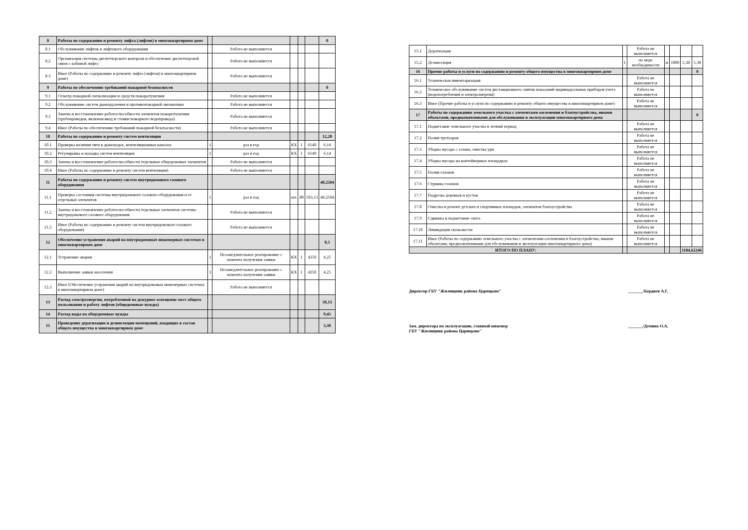| 8 | Работы по содержанию и ремонту лифта (лифтов) в многоквартирном доме | | | | | | 0 |
| 8.1 | Обслуживание лифтов и лифтового оборудования | | Работа не выполняется | | | | |
| 8.2 | Организация системы диспетчерского контроля и обеспечение диспетчерской связи с кабиной лифта | | Работа не выполняется | | | | |
| 8.3 | Иное (Работы по содержанию и ремонту лифта (лифтов) в многоквартирном доме) | | Работа не выполняется | | | | |
| 9 | Работы по обеспечению требований пожарной безопасности | | | | | | 0 |
| 9.1 | Осмотр пожарной сигнализации и средств пожаротушения | | Работа не выполняется | | | | |
| 9.2 | Обслуживание систем дымоудаления и противопожарной автоматики | | Работа не выполняется | | | | |
| 9.3 | Замена и восстановление работоспособности элементов пожаротушения (трубопроводов, включая ввод и стояки пожарного водопровода) | | Работа не выполняется | | | | |
| 9.4 | Иное (Работы по обеспечению требований пожарной безопасности) | | Работа не выполняется | | | | |
| 10 | Работы по содержанию и ремонту систем вентиляции | | | | | | 12,28 |
| 10.1 | Проверка наличия тяги в дымоходах, вентиляционных каналах | 1 | раз в год | КХ | 1 | 6140 | 6,14 |
| 10.2 | Регулировка и наладка систем вентиляции | 1 | раз в год | КХ | 1 | 6140 | 6,14 |
| 10.3 | Замена и восстановление работоспособности отдельных общедомовых элементов | | Работа не выполняется | | | | |
| 10.4 | Иное (Работы по содержанию и ремонту систем вентиляции) | | Работа не выполняется | | | | |
| 11 | Работы по содержанию и ремонту систем внутридомового газового оборудования | | | | | | 40,2504 |
| 11.1 | Проверка состояния системы внутридомового газового оборудования и ее отдельных элементов | 1 | раз в год | шт. | 80 | 503,13 | 40,2504 |
| 11.2 | Замена и восстановление работоспособности отдельных элементов системы внутридомового газового оборудования | | Работа не выполняется | | | | |
| 11.3 | Иное (Работы по содержанию и ремонту систем внутридомового газового оборудования) | | Работа не выполняется | | | | |
| 12 | Обеспечение устранения аварий на внутридомовых инженерных системах в многоквартирном доме | | | | | | 8,5 |
| 12.1 | Устранение аварии | 1 | Незамедлительное реагирование с момента получения заявки | КХ | 1 | 4250 | 4,25 |
| 12.2 | Выполнение заявок населения | 1 | Незамедлительное реагирование с момента получения заявки | КХ | 1 | 4250 | 4,25 |
| 12.3 | Иное (Обеспечение устранения аварий на внутридомовых инженерных системах в многоквартирном доме) | | Работа не выполняется | | | | |
| 13 | Расход электроэнергии, потребленной на дежурное освещение мест общего пользования и работу лифтов (общедомовые нужды) | | | | | | 50,13 |
| 14 | Расход воды на общедомовые нужды | | | | | | 9,45 |
| 15 | Проведение дератизации и дезинсекции помещений, входящих в состав общего имущества в многоквартирном доме | | | | | | 5,38 |
| 15.1 | Дератизация | | Работа не выполняется | | | | |
| 15.2 | Дезинсекция | 1 | по мере необходимости | м | 1000 | 5,38 | 5,38 |
| 16 | Прочие работы и услуги по содержанию и ремонту общего имущества в многоквартирном доме | | | | | | 0 |
| 16.1 | Техническая инвентаризация | | Работа не выполняется | | | | |
| 16.2 | Техническое обслуживание систем дистанционного снятия показаний индивидуальных приборов учета (водопотребления и электроэнергии) | | Работа не выполняется | | | | |
| 16.3 | Иное (Прочие работы и услуги по содержанию и ремонту общего имущества в многоквартирном доме) | | Работа не выполняется | | | | |
| 17 | Работы по содержанию земельного участка с элементами озеленения и благоустройства, иными объектами, предназначенными для обслуживания и эксплуатации многоквартирного дома | | | | | | 0 |
| 17.1 | Подметание земельного участка в летний период | | Работа не выполняется | | | | |
| 17.2 | Полив тротуаров | | Работа не выполняется | | | | |
| 17.3 | Уборка мусора с газона, очистка урн | | Работа не выполняется | | | | |
| 17.4 | Уборка мусора на контейнерных площадках | | Работа не выполняется | | | | |
| 17.5 | Полив газонов | | Работа не выполняется | | | | |
| 17.6 | Стрижка газонов | | Работа не выполняется | | | | |
| 17.7 | Подрезка деревьев и кустов | | Работа не выполняется | | | | |
| 17.8 | Очистка и ремонт детских и спортивных площадок, элементов благоустройства | | Работа не выполняется | | | | |
| 17.9 | Сдвижка и подметание снега | | Работа не выполняется | | | | |
| 17.10 | Ликвидация скользкости | | Работа не выполняется | | | | |
| 17.11 | Иное (Работы по содержанию земельного участка с элементами озеленения и благоустройства, иными объектами, предназначенными для обслуживания и эксплуатации многоквартирного дома) | | Работа не выполняется | | | | |
| ИТОГО ПО ПЛАНУ: | | | | | | 1104,62246 | |
Директор ГБУ "Жилищник района Царицыно" _______/Бердиев А.Г.
Зам. директора по эксплуатации, главный инженер
ГБУ "Жилищник района Царицыно" _______/Демина О.А.